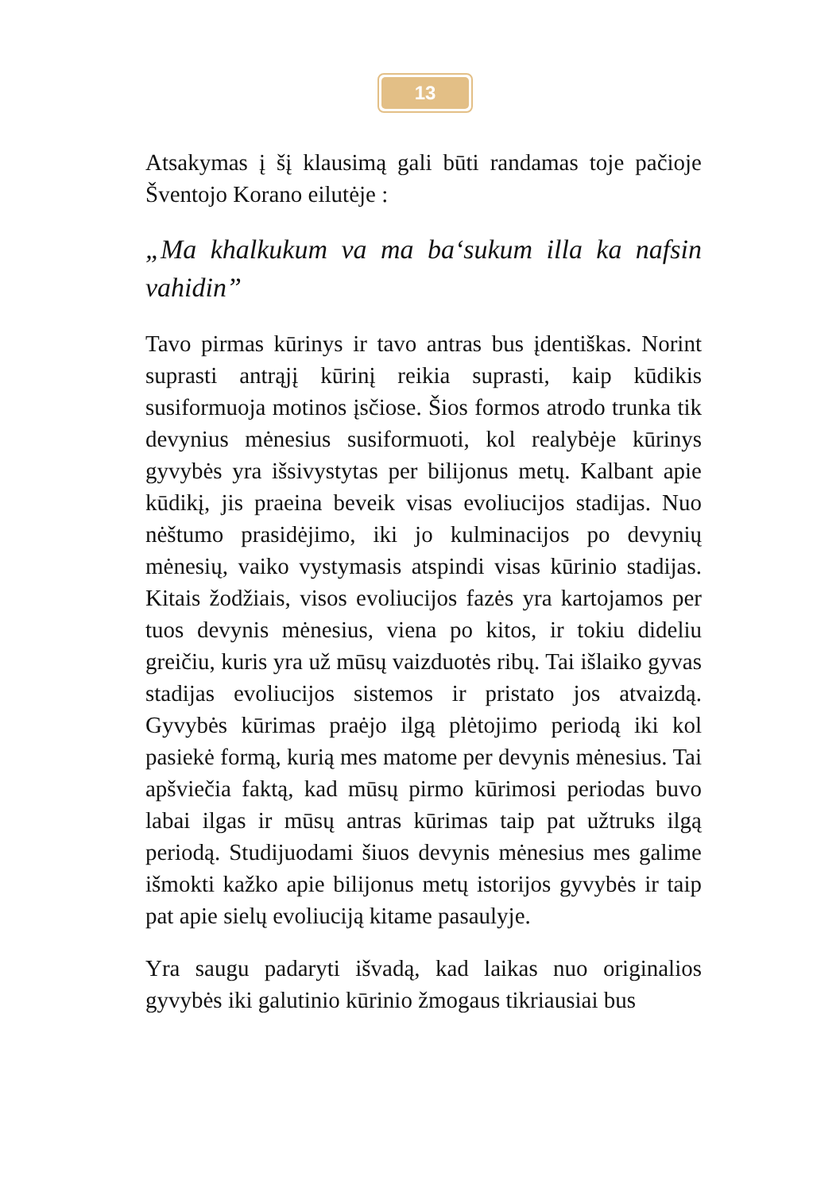13
Atsakymas į šį klausimą gali būti randamas toje pačioje Šventojo Korano eilutėje :
„Ma khalkukum va ma ba‘sukum illa ka nafsin vahidin”
Tavo pirmas kūrinys ir tavo antras bus įdentiškas. Norint suprasti antrąjį kūrinį reikia suprasti, kaip kūdikis susiformuoja motinos įsčiose. Šios formos atrodo trunka tik devynius mėnesius susiformuoti, kol realybėje kūrinys gyvybės yra išsivystytas per bilijonus metų. Kalbant apie kūdikį, jis praeina beveik visas evoliucijos stadijas. Nuo nėštumo prasidėjimo, iki jo kulminacijos po devynių mėnesių, vaiko vystymasis atspindi visas kūrinio stadijas. Kitais žodžiais, visos evoliucijos fazės yra kartojamos per tuos devynis mėnesius, viena po kitos, ir tokiu dideliu greičiu, kuris yra už mūsų vaizduotės ribų. Tai išlaiko gyvas stadijas evoliucijos sistemos ir pristato jos atvaizdą. Gyvybės kūrimas praėjo ilgą plėtojimo periodą iki kol pasiekė formą, kurią mes matome per devynis mėnesius. Tai apšviečia faktą, kad mūsų pirmo kūrimosi periodas buvo labai ilgas ir mūsų antras kūrimas taip pat užtruks ilgą periodą. Studijuodami šiuos devynis mėnesius mes galime išmokti kažko apie bilijonus metų istorijos gyvybės ir taip pat apie sielų evoliuciją kitame pasaulyje.
Yra saugu padaryti išvadą, kad laikas nuo originalios gyvybės iki galutinio kūrinio žmogaus tikriausiai bus